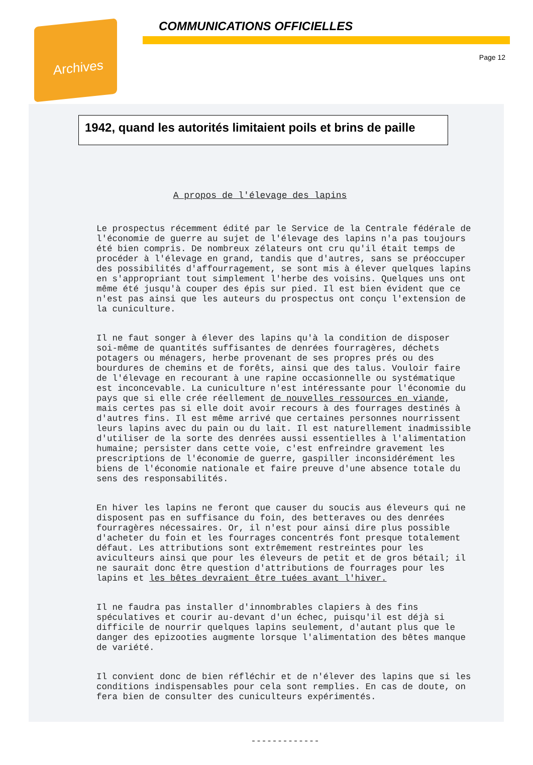Archives
COMMUNICATIONS OFFICIELLES
Page 12
1942, quand les autorités limitaient poils et brins de paille
A propos de l'élevage des lapins
Le prospectus récemment édité par le Service de la Centrale fédérale de l'économie de guerre au sujet de l'élevage des lapins n'a pas toujours été bien compris. De nombreux zélateurs ont cru qu'il était temps de procéder à l'élevage en grand, tandis que d'autres, sans se préoccuper des possibilités d'affourragement, se sont mis à élever quelques lapins en s'appropriant tout simplement l'herbe des voisins. Quelques uns ont même été jusqu'à couper des épis sur pied. Il est bien évident que ce n'est pas ainsi que les auteurs du prospectus ont conçu l'extension de la cuniculture.
Il ne faut songer à élever des lapins qu'à la condition de disposer soi-même de quantités suffisantes de denrées fourragères, déchets potagers ou ménagers, herbe provenant de ses propres prés ou des bourdures de chemins et de forêts, ainsi que des talus. Vouloir faire de l'élevage en recourant à une rapine occasionnelle ou systématique est inconcevable. La cuniculture n'est intéressante pour l'économie du pays que si elle crée réellement de nouvelles ressources en viande, mais certes pas si elle doit avoir recours à des fourrages destinés à d'autres fins. Il est même arrivé que certaines personnes nourrissent leurs lapins avec du pain ou du lait. Il est naturellement inadmissible d'utiliser de la sorte des denrées aussi essentielles à l'alimentation humaine; persister dans cette voie, c'est enfreindre gravement les prescriptions de l'économie de guerre, gaspiller inconsidérément les biens de l'économie nationale et faire preuve d'une absence totale du sens des responsabilités.
En hiver les lapins ne feront que causer du soucis aus éleveurs qui ne disposent pas en suffisance du foin, des betteraves ou des denrées fourragères nécessaires. Or, il n'est pour ainsi dire plus possible d'acheter du foin et les fourrages concentrés font presque totalement défaut. Les attributions sont extrêmement restreintes pour les aviculteurs ainsi que pour les éleveurs de petit et de gros bétail; il ne saurait donc être question d'attributions de fourrages pour les lapins et les bêtes devraient être tuées avant l'hiver.
Il ne faudra pas installer d'innombrables clapiers à des fins spéculatives et courir au-devant d'un échec, puisqu'il est déjà si difficile de nourrir quelques lapins seulement, d'autant plus que le danger des epizooties augmente lorsque l'alimentation des bêtes manque de variété.
Il convient donc de bien réfléchir et de n'élever des lapins que si les conditions indispensables pour cela sont remplies. En cas de doute, on fera bien de consulter des cuniculteurs expérimentés.
-------------